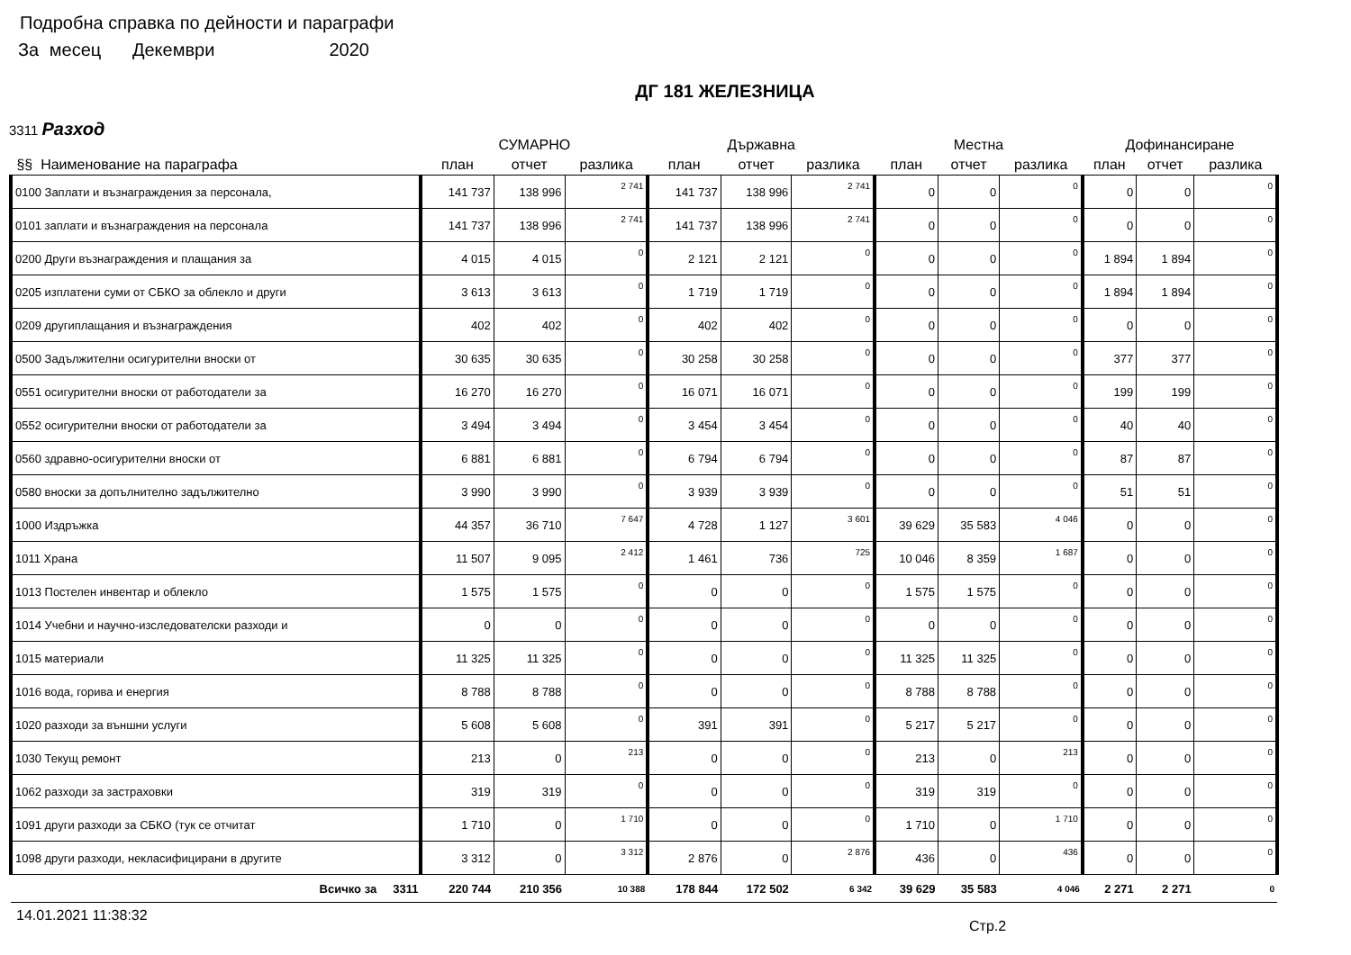Подробна справка по дейности и параграфи
За месец Декември 2020
ДГ 181 ЖЕЛЕЗНИЦА
3311 Разход
| | СУМАРНО | | | Държавна | | | Местна | | | Дофинансиране | | |
| --- | --- | --- | --- | --- | --- | --- | --- | --- | --- | --- | --- | --- |
| §§ Наименование на параграфа | план | отчет | разлика | план | отчет | разлика | план | отчет | разлика | план | отчет | разлика |
| 0100 Заплати и възнаграждения за персонала, | 141 737 | 138 996 | 2 741 | 141 737 | 138 996 | 2 741 | 0 | 0 | 0 | 0 | 0 | 0 |
| 0101 заплати и възнаграждения на персонала | 141 737 | 138 996 | 2 741 | 141 737 | 138 996 | 2 741 | 0 | 0 | 0 | 0 | 0 | 0 |
| 0200 Други възнаграждения и плащания за | 4 015 | 4 015 | 0 | 2 121 | 2 121 | 0 | 0 | 0 | 0 | 1 894 | 1 894 | 0 |
| 0205 изплатени суми от СБКО за облекло и други | 3 613 | 3 613 | 0 | 1 719 | 1 719 | 0 | 0 | 0 | 0 | 1 894 | 1 894 | 0 |
| 0209 другиплащания и възнаграждения | 402 | 402 | 0 | 402 | 402 | 0 | 0 | 0 | 0 | 0 | 0 | 0 |
| 0500 Задължителни осигурителни вноски от | 30 635 | 30 635 | 0 | 30 258 | 30 258 | 0 | 0 | 0 | 0 | 377 | 377 | 0 |
| 0551 осигурителни вноски от работодатели за | 16 270 | 16 270 | 0 | 16 071 | 16 071 | 0 | 0 | 0 | 0 | 199 | 199 | 0 |
| 0552 осигурителни вноски от работодатели за | 3 494 | 3 494 | 0 | 3 454 | 3 454 | 0 | 0 | 0 | 0 | 40 | 40 | 0 |
| 0560 здравно-осигурителни вноски от | 6 881 | 6 881 | 0 | 6 794 | 6 794 | 0 | 0 | 0 | 0 | 87 | 87 | 0 |
| 0580 вноски за допълнително задължително | 3 990 | 3 990 | 0 | 3 939 | 3 939 | 0 | 0 | 0 | 0 | 51 | 51 | 0 |
| 1000 Издръжка | 44 357 | 36 710 | 7 647 | 4 728 | 1 127 | 3 601 | 39 629 | 35 583 | 4 046 | 0 | 0 | 0 |
| 1011 Храна | 11 507 | 9 095 | 2 412 | 1 461 | 736 | 725 | 10 046 | 8 359 | 1 687 | 0 | 0 | 0 |
| 1013 Постелен инвентар и облекло | 1 575 | 1 575 | 0 | 0 | 0 | 0 | 1 575 | 1 575 | 0 | 0 | 0 | 0 |
| 1014 Учебни и научно-изследователски разходи и | 0 | 0 | 0 | 0 | 0 | 0 | 0 | 0 | 0 | 0 | 0 | 0 |
| 1015 материали | 11 325 | 11 325 | 0 | 0 | 0 | 0 | 11 325 | 11 325 | 0 | 0 | 0 | 0 |
| 1016 вода, горива и енергия | 8 788 | 8 788 | 0 | 0 | 0 | 0 | 8 788 | 8 788 | 0 | 0 | 0 | 0 |
| 1020 разходи за външни услуги | 5 608 | 5 608 | 0 | 391 | 391 | 0 | 5 217 | 5 217 | 0 | 0 | 0 | 0 |
| 1030 Текущ ремонт | 213 | 0 | 213 | 0 | 0 | 0 | 213 | 0 | 213 | 0 | 0 | 0 |
| 1062 разходи за застраховки | 319 | 319 | 0 | 0 | 0 | 0 | 319 | 319 | 0 | 0 | 0 | 0 |
| 1091 други разходи за СБКО (тук се отчитат | 1 710 | 0 | 1 710 | 0 | 0 | 0 | 1 710 | 0 | 1 710 | 0 | 0 | 0 |
| 1098 други разходи, некласифицирани в другите | 3 312 | 0 | 3 312 | 2 876 | 0 | 2 876 | 436 | 0 | 436 | 0 | 0 | 0 |
| Всичко за 3311 | 220 744 | 210 356 | 10 388 | 178 844 | 172 502 | 6 342 | 39 629 | 35 583 | 4 046 | 2 271 | 2 271 | 0 |
14.01.2021 11:38:32
Стр.2